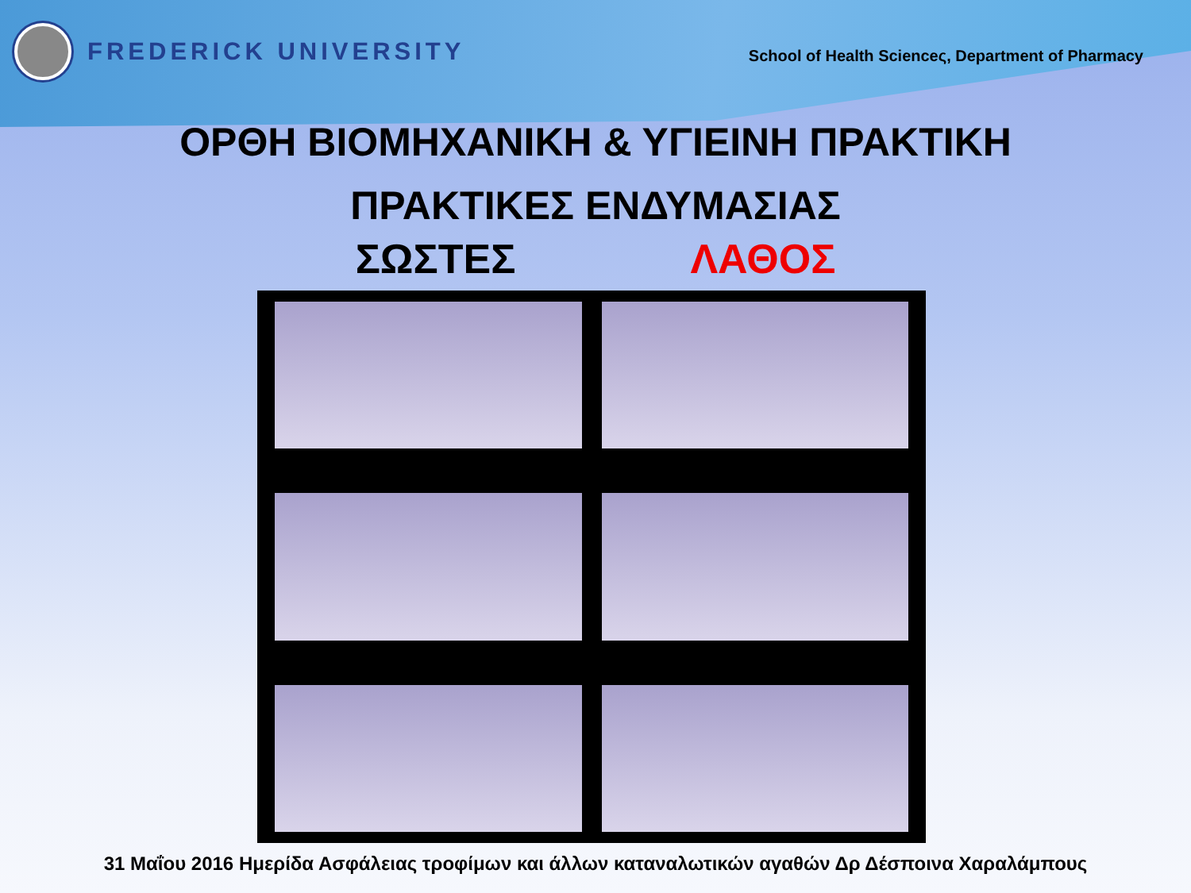FREDERICK UNIVERSITY
School of Health Scienceς, Department of Pharmacy
ΟΡΘΗ ΒΙΟΜΗΧΑΝΙΚΗ & ΥΓΙΕΙΝΗ ΠΡΑΚΤΙΚΗ
ΠΡΑΚΤΙΚΕΣ ΕΝΔΥΜΑΣΙΑΣ
ΣΩΣΤΕΣ ΛΑΘΟΣ
31 Μαΐου 2016 Ημερίδα Ασφάλειας τροφίμων και άλλων καταναλωτικών αγαθών Δρ Δέσποινα Χαραλάμπους